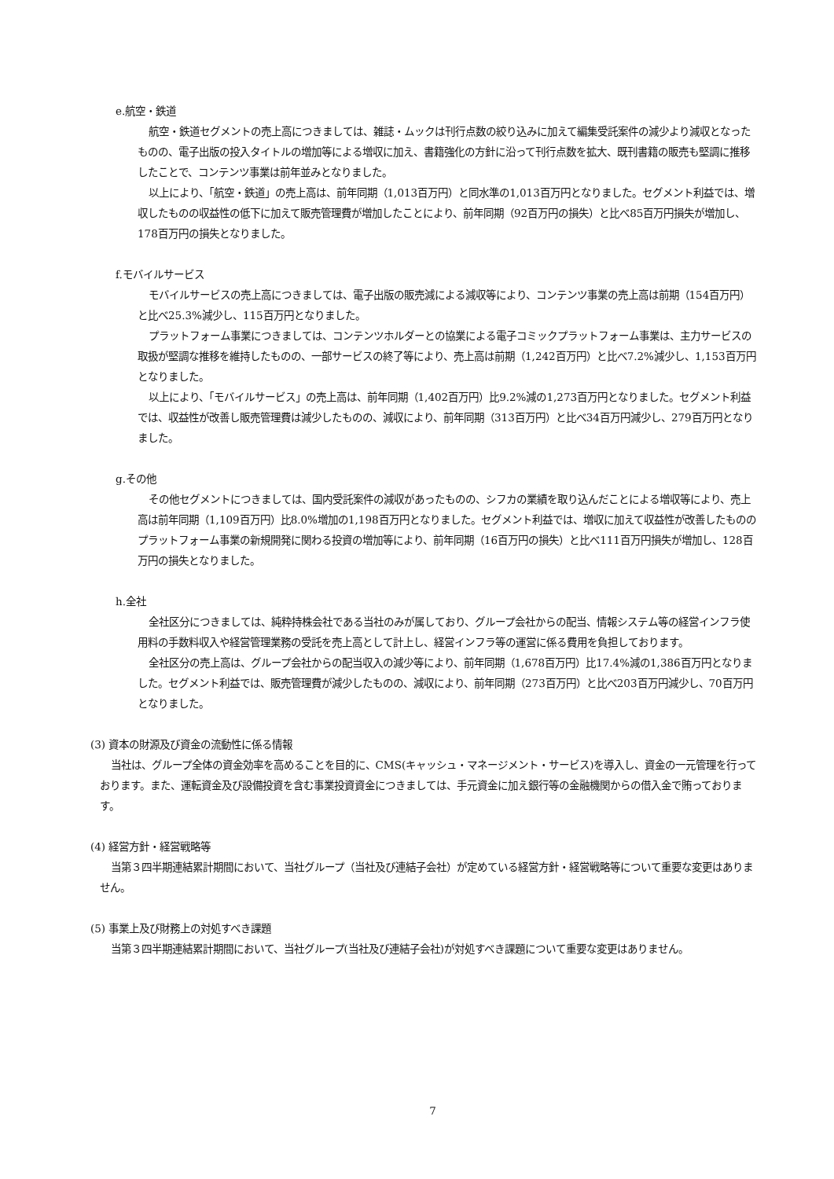e.航空・鉄道
航空・鉄道セグメントの売上高につきましては、雑誌・ムックは刊行点数の絞り込みに加えて編集受託案件の減少より減収となったものの、電子出版の投入タイトルの増加等による増収に加え、書籍強化の方針に沿って刊行点数を拡大、既刊書籍の販売も堅調に推移したことで、コンテンツ事業は前年並みとなりました。
以上により、「航空・鉄道」の売上高は、前年同期（1,013百万円）と同水準の1,013百万円となりました。セグメント利益では、増収したものの収益性の低下に加えて販売管理費が増加したことにより、前年同期（92百万円の損失）と比べ85百万円損失が増加し、178百万円の損失となりました。
f.モバイルサービス
モバイルサービスの売上高につきましては、電子出版の販売減による減収等により、コンテンツ事業の売上高は前期（154百万円）と比べ25.3%減少し、115百万円となりました。
プラットフォーム事業につきましては、コンテンツホルダーとの協業による電子コミックプラットフォーム事業は、主力サービスの取扱が堅調な推移を維持したものの、一部サービスの終了等により、売上高は前期（1,242百万円）と比べ7.2%減少し、1,153百万円となりました。
以上により、「モバイルサービス」の売上高は、前年同期（1,402百万円）比9.2%減の1,273百万円となりました。セグメント利益では、収益性が改善し販売管理費は減少したものの、減収により、前年同期（313百万円）と比べ34百万円減少し、279百万円となりました。
g.その他
その他セグメントにつきましては、国内受託案件の減収があったものの、シフカの業績を取り込んだことによる増収等により、売上高は前年同期（1,109百万円）比8.0%増加の1,198百万円となりました。セグメント利益では、増収に加えて収益性が改善したもののプラットフォーム事業の新規開発に関わる投資の増加等により、前年同期（16百万円の損失）と比べ111百万円損失が増加し、128百万円の損失となりました。
h.全社
全社区分につきましては、純粋持株会社である当社のみが属しており、グループ会社からの配当、情報システム等の経営インフラ使用料の手数料収入や経営管理業務の受託を売上高として計上し、経営インフラ等の運営に係る費用を負担しております。
全社区分の売上高は、グループ会社からの配当収入の減少等により、前年同期（1,678百万円）比17.4%減の1,386百万円となりました。セグメント利益では、販売管理費が減少したものの、減収により、前年同期（273百万円）と比べ203百万円減少し、70百万円となりました。
(3) 資本の財源及び資金の流動性に係る情報
当社は、グループ全体の資金効率を高めることを目的に、CMS(キャッシュ・マネージメント・サービス)を導入し、資金の一元管理を行っております。また、運転資金及び設備投資を含む事業投資資金につきましては、手元資金に加え銀行等の金融機関からの借入金で賄っております。
(4) 経営方針・経営戦略等
当第３四半期連結累計期間において、当社グループ（当社及び連結子会社）が定めている経営方針・経営戦略等について重要な変更はありません。
(5) 事業上及び財務上の対処すべき課題
当第３四半期連結累計期間において、当社グループ(当社及び連結子会社)が対処すべき課題について重要な変更はありません。
7